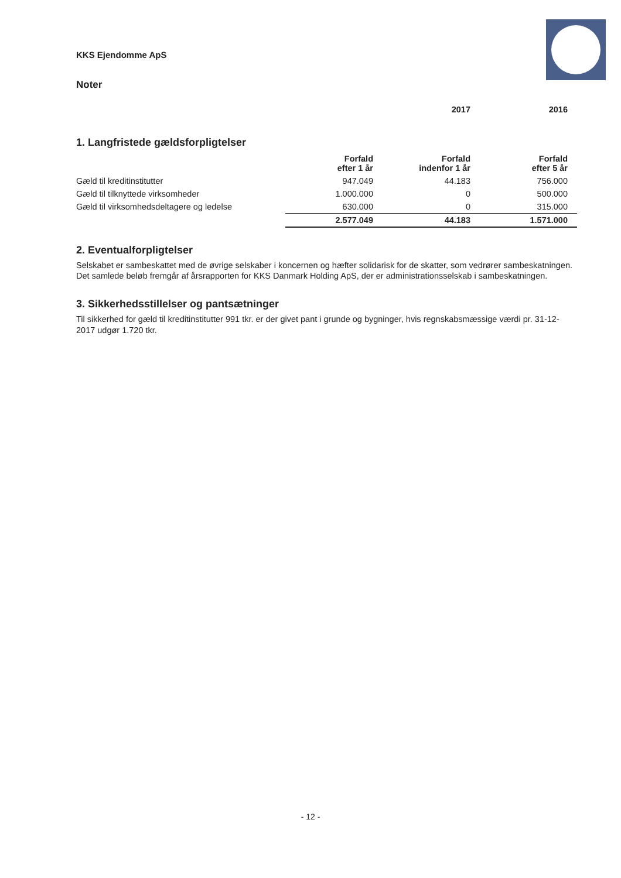KKS Ejendomme ApS
Noter
| | | 2017 | 2016 |
1. Langfristede gældsforpligtelser
| | Forfald efter 1 år | Forfald indenfor 1 år | Forfald efter 5 år |
| Gæld til kreditinstitutter | 947.049 | 44.183 | 756.000 |
| Gæld til tilknyttede virksomheder | 1.000.000 | 0 | 500.000 |
| Gæld til virksomhedsdeltagere og ledelse | 630.000 | 0 | 315.000 |
| | 2.577.049 | 44.183 | 1.571.000 |
2. Eventualforpligtelser
Selskabet er sambeskattet med de øvrige selskaber i koncernen og hæfter solidarisk for de skatter, som vedrører sambeskatningen.
Det samlede beløb fremgår af årsrapporten for KKS Danmark Holding ApS, der er administrationsselskab i sambeskatningen.
3. Sikkerhedsstillelser og pantsætninger
Til sikkerhed for gæld til kreditinstitutter 991 tkr. er der givet pant i grunde og bygninger, hvis regnskabsmæssige værdi pr. 31-12-2017 udgør 1.720 tkr.
- 12 -